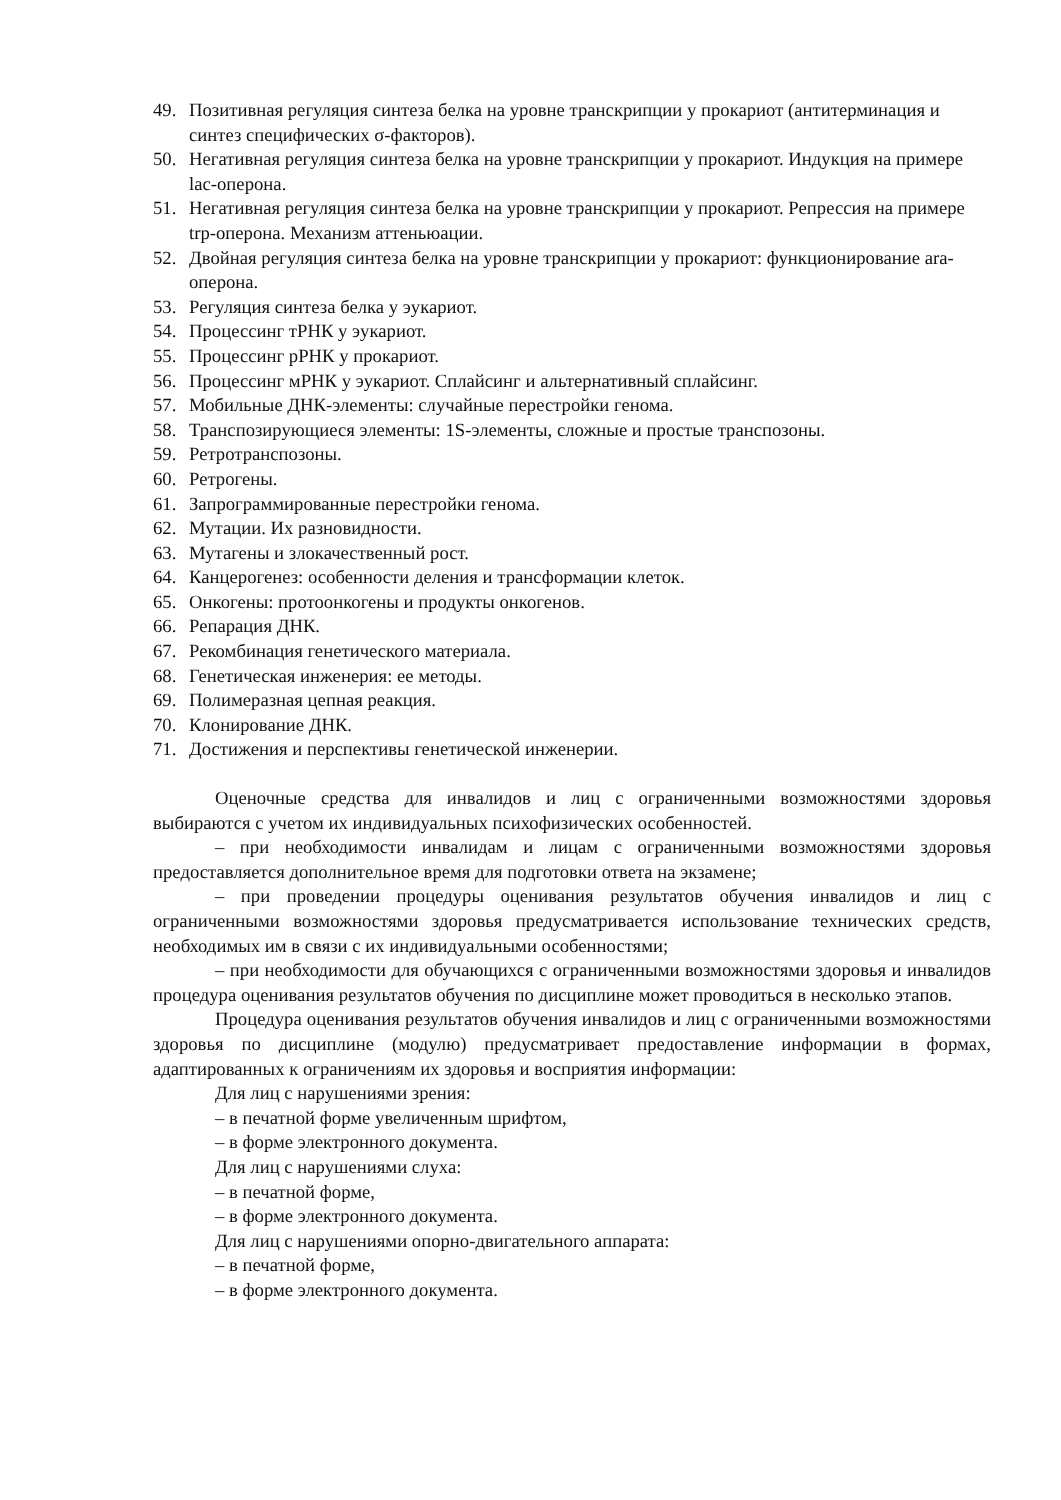49. Позитивная регуляция синтеза белка на уровне транскрипции у прокариот (антитерминация и синтез специфических σ-факторов).
50. Негативная регуляция синтеза белка на уровне транскрипции у прокариот. Индукция на примере lac-оперона.
51. Негативная регуляция синтеза белка на уровне транскрипции у прокариот. Репрессия на примере trp-оперона. Механизм аттеньюации.
52. Двойная регуляция синтеза белка на уровне транскрипции у прокариот: функционирование ara-оперона.
53. Регуляция синтеза белка у эукариот.
54. Процессинг тРНК у эукариот.
55. Процессинг рРНК у прокариот.
56. Процессинг мРНК у эукариот. Сплайсинг и альтернативный сплайсинг.
57. Мобильные ДНК-элементы: случайные перестройки генома.
58. Транспозирующиеся элементы: 1S-элементы, сложные и простые транспозоны.
59. Ретротранспозоны.
60. Ретрогены.
61. Запрограммированные перестройки генома.
62. Мутации. Их разновидности.
63. Мутагены и злокачественный рост.
64. Канцерогенез: особенности деления и трансформации клеток.
65. Онкогены: протоонкогены и продукты онкогенов.
66. Репарация ДНК.
67. Рекомбинация генетического материала.
68. Генетическая инженерия: ее методы.
69. Полимеразная цепная реакция.
70. Клонирование ДНК.
71. Достижения и перспективы генетической инженерии.
Оценочные средства для инвалидов и лиц с ограниченными возможностями здоровья выбираются с учетом их индивидуальных психофизических особенностей.
– при необходимости инвалидам и лицам с ограниченными возможностями здоровья предоставляется дополнительное время для подготовки ответа на экзамене;
– при проведении процедуры оценивания результатов обучения инвалидов и лиц с ограниченными возможностями здоровья предусматривается использование технических средств, необходимых им в связи с их индивидуальными особенностями;
– при необходимости для обучающихся с ограниченными возможностями здоровья и инвалидов процедура оценивания результатов обучения по дисциплине может проводиться в несколько этапов.
Процедура оценивания результатов обучения инвалидов и лиц с ограниченными возможностями здоровья по дисциплине (модулю) предусматривает предоставление информации в формах, адаптированных к ограничениям их здоровья и восприятия информации:
Для лиц с нарушениями зрения:
– в печатной форме увеличенным шрифтом,
– в форме электронного документа.
Для лиц с нарушениями слуха:
– в печатной форме,
– в форме электронного документа.
Для лиц с нарушениями опорно-двигательного аппарата:
– в печатной форме,
– в форме электронного документа.